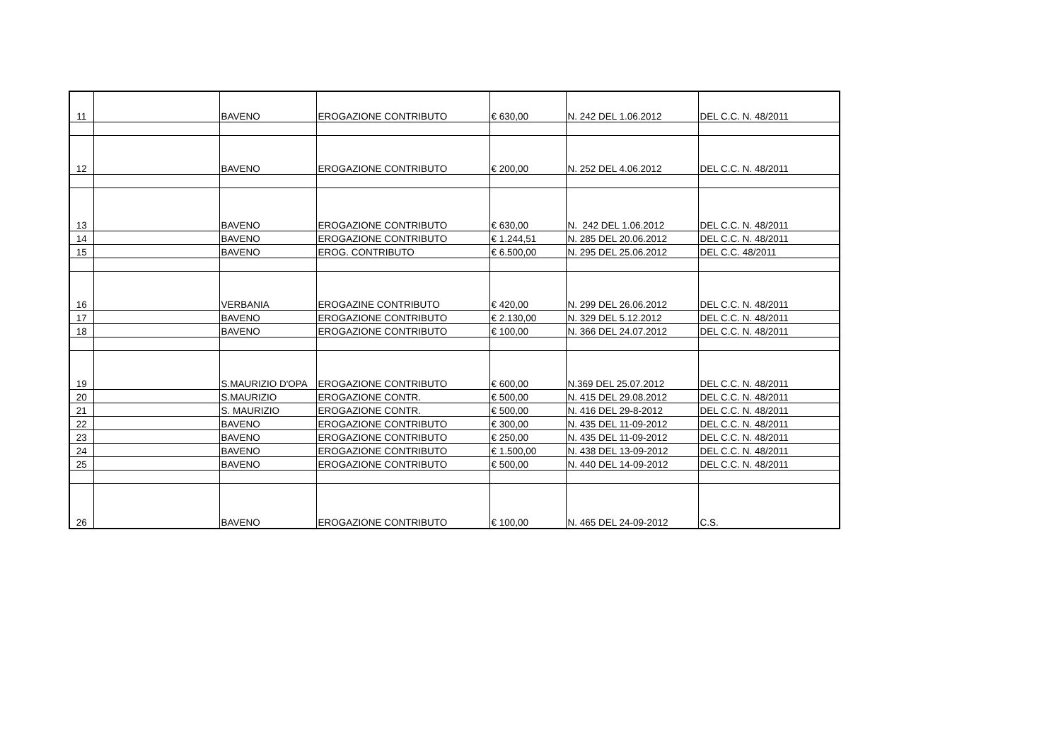| 11 | | BAVENO | EROGAZIONE CONTRIBUTO | € 630,00 | N. 242 DEL 1.06.2012 | DEL C.C. N. 48/2011 |
| 12 | | BAVENO | EROGAZIONE CONTRIBUTO | € 200,00 | N. 252 DEL 4.06.2012 | DEL C.C. N. 48/2011 |
| 13 | | BAVENO | EROGAZIONE CONTRIBUTO | € 630,00 | N. 242 DEL 1.06.2012 | DEL C.C. N. 48/2011 |
| 14 | | BAVENO | EROGAZIONE CONTRIBUTO | € 1.244,51 | N. 285 DEL 20.06.2012 | DEL C.C. N. 48/2011 |
| 15 | | BAVENO | EROG. CONTRIBUTO | € 6.500,00 | N. 295 DEL 25.06.2012 | DEL C.C. 48/2011 |
| 16 | | VERBANIA | EROGAZINE CONTRIBUTO | € 420,00 | N. 299 DEL 26.06.2012 | DEL C.C. N. 48/2011 |
| 17 | | BAVENO | EROGAZIONE CONTRIBUTO | € 2.130,00 | N. 329 DEL 5.12.2012 | DEL C.C. N. 48/2011 |
| 18 | | BAVENO | EROGAZIONE CONTRIBUTO | € 100,00 | N. 366 DEL 24.07.2012 | DEL C.C. N. 48/2011 |
| 19 | | S.MAURIZIO D'OPA | EROGAZIONE CONTRIBUTO | € 600,00 | N.369 DEL 25.07.2012 | DEL C.C. N. 48/2011 |
| 20 | | S.MAURIZIO | EROGAZIONE CONTR. | € 500,00 | N. 415 DEL 29.08.2012 | DEL C.C. N. 48/2011 |
| 21 | | S. MAURIZIO | EROGAZIONE CONTR. | € 500,00 | N. 416 DEL 29-8-2012 | DEL C.C. N. 48/2011 |
| 22 | | BAVENO | EROGAZIONE CONTRIBUTO | € 300,00 | N. 435 DEL 11-09-2012 | DEL C.C. N. 48/2011 |
| 23 | | BAVENO | EROGAZIONE CONTRIBUTO | € 250,00 | N. 435 DEL 11-09-2012 | DEL C.C. N. 48/2011 |
| 24 | | BAVENO | EROGAZIONE CONTRIBUTO | € 1.500,00 | N. 438 DEL 13-09-2012 | DEL C.C. N. 48/2011 |
| 25 | | BAVENO | EROGAZIONE CONTRIBUTO | € 500,00 | N. 440 DEL 14-09-2012 | DEL C.C. N. 48/2011 |
| 26 | | BAVENO | EROGAZIONE CONTRIBUTO | € 100,00 | N. 465 DEL 24-09-2012 | C.S. |